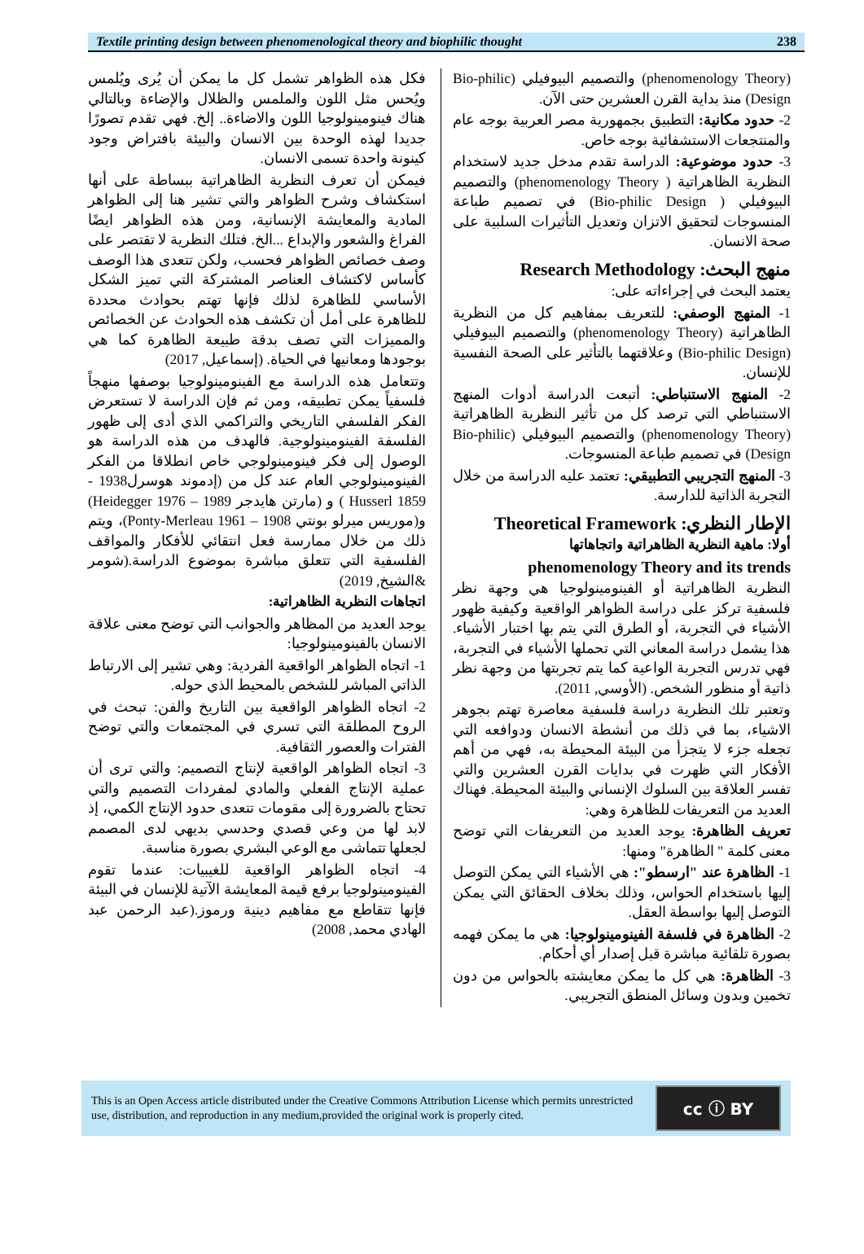Textile printing design between phenomenological theory and biophilic thought 238
(phenomenology Theory) والتصميم البيوفيلي (Bio-philic Design) منذ بداية القرن العشرين حتى الآن.
2- حدود مكانية: التطبيق بجمهورية مصر العربية بوجه عام والمنتجعات الاستشفائية بوجه خاص.
3- حدود موضوعية: الدراسة تقدم مدخل جديد لاستخدام النظرية الظاهراتية ( phenomenology Theory) والتصميم البيوفيلي ( Bio-philic Design) في تصميم طباعة المنسوجات لتحقيق الاتزان وتعديل التأثيرات السلبية على صحة الانسان.
منهج البحث: Research Methodology
يعتمد البحث في إجراءاته على:
1- المنهج الوصفي: للتعريف بمفاهيم كل من النظرية الظاهراتية (phenomenology Theory) والتصميم البيوفيلي (Bio-philic Design) وعلاقتهما بالتأثير على الصحة النفسية للإنسان.
2- المنهج الاستنباطي: أتبعت الدراسة أدوات المنهج الاستنباطي التي ترصد كل من تأثير النظرية الظاهراتية (phenomenology Theory) والتصميم البيوفيلي (Bio-philic Design) في تصميم طباعة المنسوجات.
3- المنهج التجريبي التطبيقي: تعتمد عليه الدراسة من خلال التجربة الذاتية للدارسة.
الإطار النظري: Theoretical Framework
أولا: ماهية النظرية الظاهراتية واتجاهاتها
phenomenology Theory and its trends
النظرية الظاهراتية أو الفينومينولوجيا هي وجهة نظر فلسفية تركز على دراسة الظواهر الواقعية وكيفية ظهور الأشياء في التجربة، أو الطرق التي يتم بها اختبار الأشياء. هذا يشمل دراسة المعاني التي تحملها الأشياء في التجربة، فهي تدرس التجربة الواعية كما يتم تجربتها من وجهة نظر ذاتية أو منظور الشخص. (الأوسي, 2011).
وتعتبر تلك النظرية دراسة فلسفية معاصرة تهتم بجوهر الاشياء، بما في ذلك من أنشطة الانسان ودوافعه التي تجعله جزء لا يتجزأ من البيئة المحيطة به، فهي من أهم الأفكار التي ظهرت في بدايات القرن العشرين والتي تفسر العلاقة بين السلوك الإنساني والبيئة المحيطة. فهناك العديد من التعريفات للظاهرة وهي:
تعريف الظاهرة: يوجد العديد من التعريفات التي توضح معنى كلمة " الظاهرة" ومنها:
1- الظاهرة عند "ارسطو": هي الأشياء التي يمكن التوصل إليها باستخدام الحواس، وذلك بخلاف الحقائق التي يمكن التوصل إليها بواسطة العقل.
2- الظاهرة في فلسفة الفينومينولوجيا: هي ما يمكن فهمه بصورة تلقائية مباشرة قبل إصدار أي أحكام.
3- الظاهرة: هي كل ما يمكن معايشته بالحواس من دون تخمين وبدون وسائل المنطق التجريبي.
فكل هذه الظواهر تشمل كل ما يمكن أن يُرى ويُلمس ويُحس مثل اللون والملمس والظلال والإضاءة وبالتالي هناك فينومينولوجيا اللون والاضاءة.. إلخ. فهي تقدم تصورًا جديدا لهذه الوحدة بين الانسان والبيئة بافتراض وجود كينونة واحدة تسمى الانسان.
فيمكن أن تعرف النظرية الظاهراتية ببساطة على أنها استكشاف وشرح الظواهر والتي تشير هنا إلى الظواهر المادية والمعايشة الإنسانية، ومن هذه الظواهر ايضًا الفراغ والشعور والإبداع ...الخ. فتلك النظرية لا تقتصر على وصف خصائص الظواهر فحسب، ولكن تتعدى هذا الوصف كأساس لاكتشاف العناصر المشتركة التي تميز الشكل الأساسي للظاهرة لذلك فإنها تهتم بحوادث محددة للظاهرة على أمل أن تكشف هذه الحوادث عن الخصائص والمميزات التي تصف بدقة طبيعة الظاهرة كما هي بوجودها ومعانيها في الحياة. (إسماعيل, 2017)
وتتعامل هذه الدراسة مع الفينومينولوجيا بوصفها منهجاً فلسفياً يمكن تطبيقه، ومن ثم فإن الدراسة لا تستعرض الفكر الفلسفي التاريخي والتراكمي الذي أدى إلى ظهور الفلسفة الفينومينولوجية. فالهدف من هذه الدراسة هو الوصول إلى فكر فينومينولوجي خاص انطلاقا من الفكر الفينومينولوجي العام عند كل من (إدموند هوسرل1938 - Husserl 1859 ) و (مارتن هايدجر 1989 – Heidegger 1976) و(موريس ميرلو بونتي 1908 – Ponty-Merleau 1961)، ويتم ذلك من خلال ممارسة فعل انتقائي للأفكار والمواقف الفلسفية التي تتعلق مباشرة بموضوع الدراسة.(شومر &الشيخ, 2019)
اتجاهات النظرية الظاهراتية:
يوجد العديد من المظاهر والجوانب التي توضح معنى علاقة الانسان بالفينومينولوجيا:
1- اتجاه الظواهر الواقعية الفردية: وهي تشير إلى الارتباط الذاتي المباشر للشخص بالمحيط الذي حوله.
2- اتجاه الظواهر الواقعية بين التاريخ والفن: تبحث في الروح المطلقة التي تسري في المجتمعات والتي توضح الفترات والعصور الثقافية.
3- اتجاه الظواهر الواقعية لإنتاج التصميم: والتي ترى أن عملية الإنتاج الفعلي والمادي لمفردات التصميم والتي تحتاج بالضرورة إلى مقومات تتعدى حدود الإنتاج الكمي، إذ لابد لها من وعي قصدي وحدسي بديهي لدى المصمم لجعلها تتماشى مع الوعي البشري بصورة مناسبة.
4- اتجاه الظواهر الواقعية للغيبيات: عندما تقوم الفينومينولوجيا برفع قيمة المعايشة الآتية للإنسان في البيئة فإنها تتقاطع مع مفاهيم دينية ورموز.(عبد الرحمن عبد الهادي محمد, 2008)
This is an Open Access article distributed under the Creative Commons Attribution License which permits unrestricted use, distribution, and reproduction in any medium,provided the original work is properly cited.
cc ⓘ BY